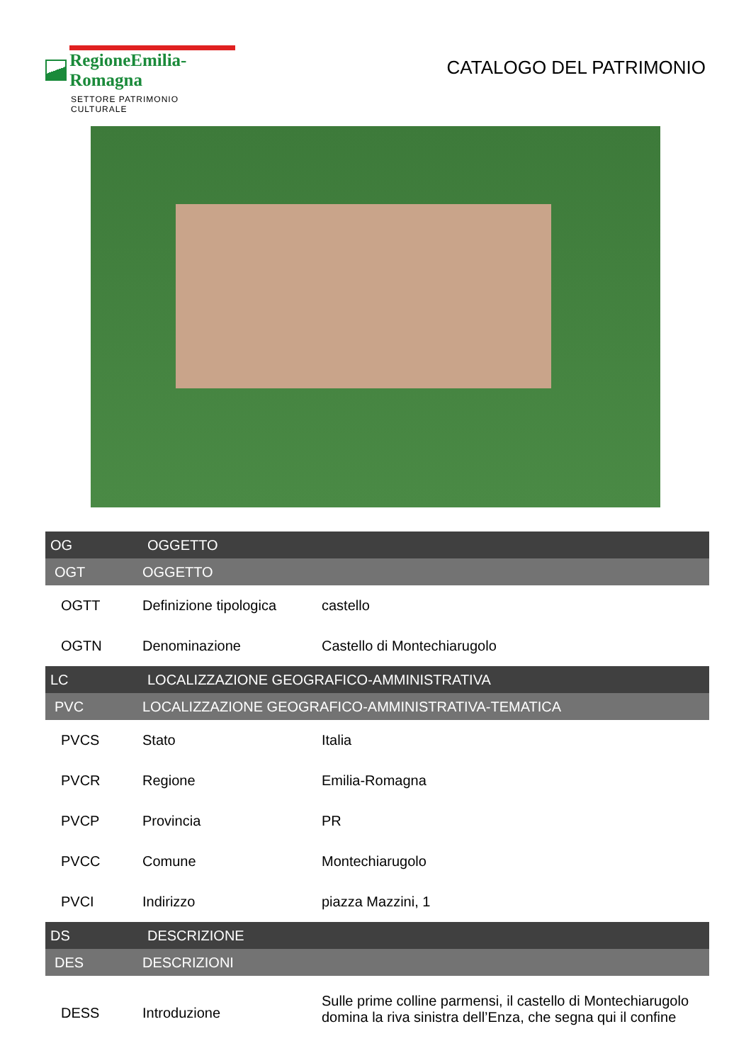RegioneEmilia-Romagna
SETTORE PATRIMONIO CULTURALE
CATALOGO DEL PATRIMONIO
| OG | OGGETTO | |
| OGT | OGGETTO | |
| OGTT | Definizione tipologica | castello |
| OGTN | Denominazione | Castello di Montechiarugolo |
| LC | LOCALIZZAZIONE GEOGRAFICO-AMMINISTRATIVA | |
| PVC | LOCALIZZAZIONE GEOGRAFICO-AMMINISTRATIVA-TEMATICA | |
| PVCS | Stato | Italia |
| PVCR | Regione | Emilia-Romagna |
| PVCP | Provincia | PR |
| PVCC | Comune | Montechiarugolo |
| PVCI | Indirizzo | piazza Mazzini, 1 |
| DS | DESCRIZIONE | |
| DES | DESCRIZIONI | |
| DESS | Introduzione | Sulle prime colline parmensi, il castello di Montechiarugolo domina la riva sinistra dell’Enza, che segna qui il confine |